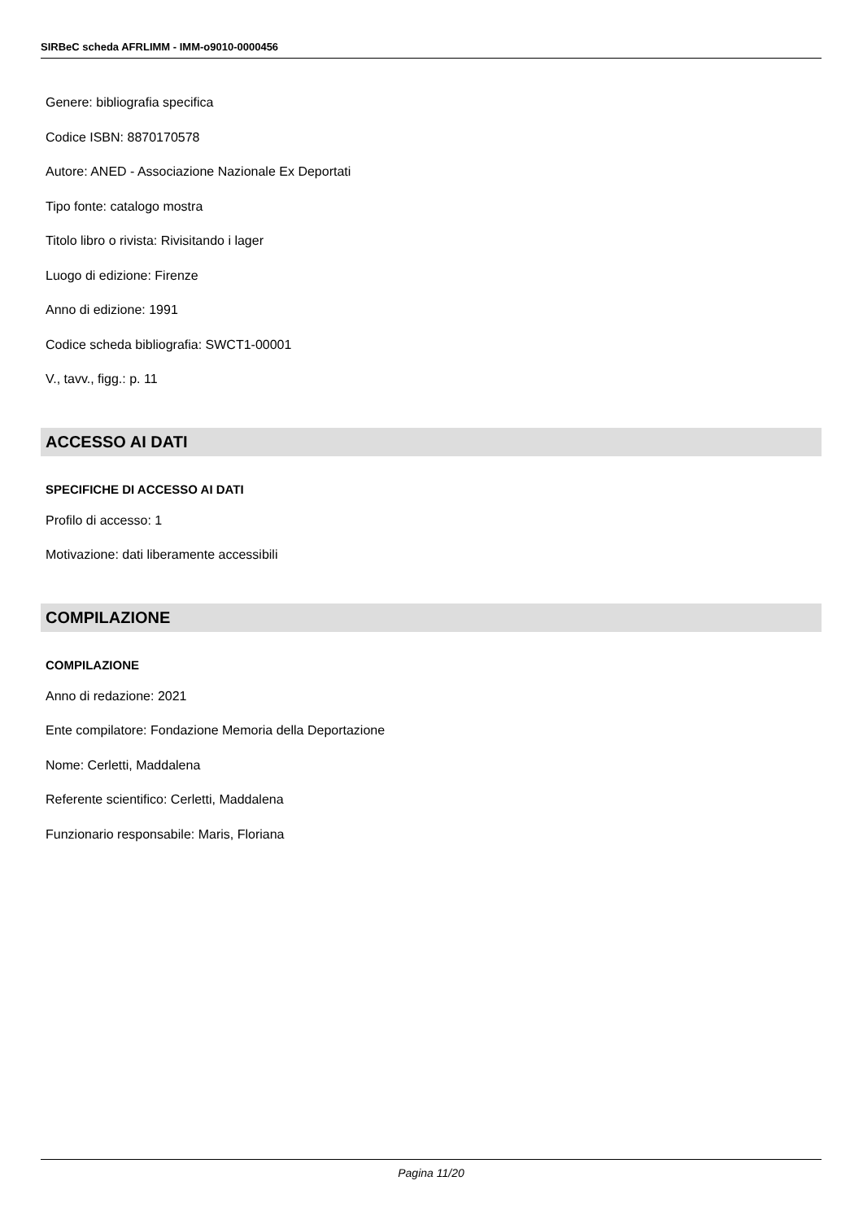SIRBeC scheda AFRLIMM - IMM-o9010-0000456
Genere: bibliografia specifica
Codice ISBN: 8870170578
Autore: ANED - Associazione Nazionale Ex Deportati
Tipo fonte: catalogo mostra
Titolo libro o rivista: Rivisitando i lager
Luogo di edizione: Firenze
Anno di edizione: 1991
Codice scheda bibliografia: SWCT1-00001
V., tavv., figg.: p. 11
ACCESSO AI DATI
SPECIFICHE DI ACCESSO AI DATI
Profilo di accesso: 1
Motivazione: dati liberamente accessibili
COMPILAZIONE
COMPILAZIONE
Anno di redazione: 2021
Ente compilatore: Fondazione Memoria della Deportazione
Nome: Cerletti, Maddalena
Referente scientifico: Cerletti, Maddalena
Funzionario responsabile: Maris, Floriana
Pagina 11/20